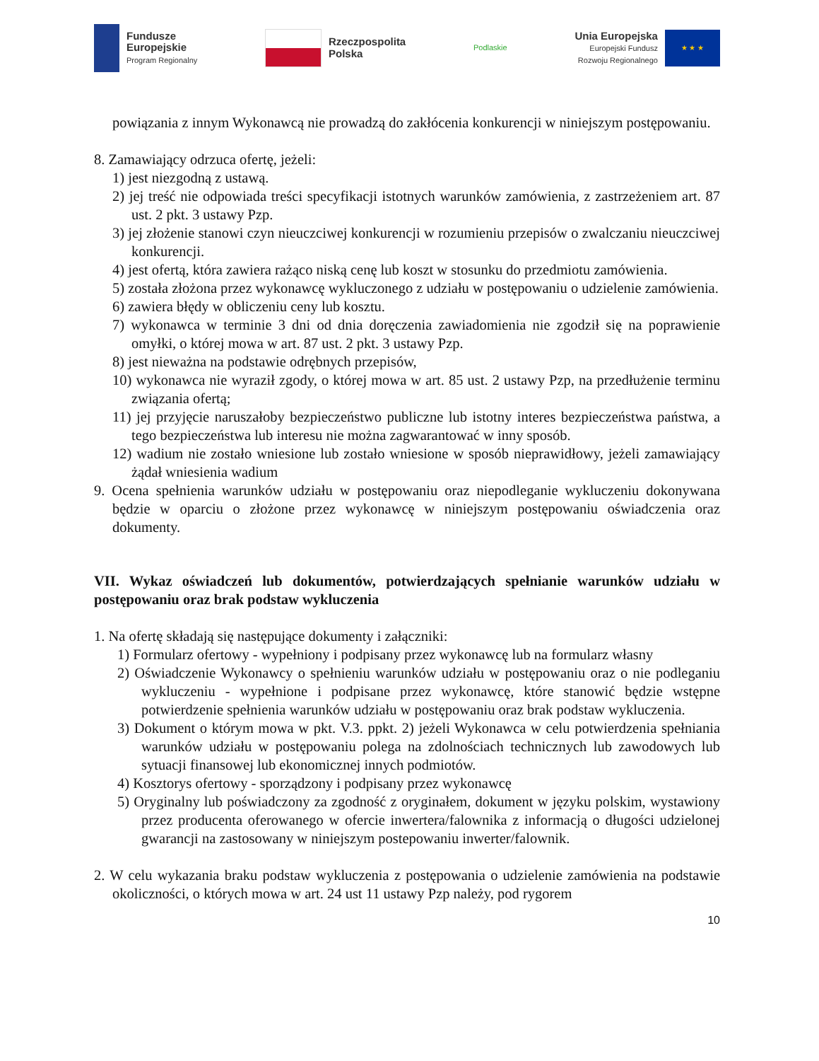Fundusze
Europejskie
Program Regionalny
Rzeczpospolita
Polska
Podlaskie
Unia Europejska
Europejski Fundusz
Rozwoju Regionalnego
★ ★ ★
powiązania z innym Wykonawcą nie prowadzą do zakłócenia konkurencji w niniejszym postępowaniu.
8. Zamawiający odrzuca ofertę, jeżeli:
1) jest niezgodną z ustawą.
2) jej treść nie odpowiada treści specyfikacji istotnych warunków zamówienia, z zastrzeżeniem art. 87 ust. 2 pkt. 3 ustawy Pzp.
3) jej złożenie stanowi czyn nieuczciwej konkurencji w rozumieniu przepisów o zwalczaniu nieuczciwej konkurencji.
4) jest ofertą, która zawiera rażąco niską cenę lub koszt w stosunku do przedmiotu zamówienia.
5) została złożona przez wykonawcę wykluczonego z udziału w postępowaniu o udzielenie zamówienia.
6) zawiera błędy w obliczeniu ceny lub kosztu.
7) wykonawca w terminie 3 dni od dnia doręczenia zawiadomienia nie zgodził się na poprawienie omyłki, o której mowa w art. 87 ust. 2 pkt. 3 ustawy Pzp.
8) jest nieważna na podstawie odrębnych przepisów,
10) wykonawca nie wyraził zgody, o której mowa w art. 85 ust. 2 ustawy Pzp, na przedłużenie terminu związania ofertą;
11) jej przyjęcie naruszałoby bezpieczeństwo publiczne lub istotny interes bezpieczeństwa państwa, a tego bezpieczeństwa lub interesu nie można zagwarantować w inny sposób.
12) wadium nie zostało wniesione lub zostało wniesione w sposób nieprawidłowy, jeżeli zamawiający żądał wniesienia wadium
9. Ocena spełnienia warunków udziału w postępowaniu oraz niepodleganie wykluczeniu dokonywana będzie w oparciu o złożone przez wykonawcę w niniejszym postępowaniu oświadczenia oraz dokumenty.
VII. Wykaz oświadczeń lub dokumentów, potwierdzających spełnianie warunków udziału w postępowaniu oraz brak podstaw wykluczenia
1. Na ofertę składają się następujące dokumenty i załączniki:
1) Formularz ofertowy - wypełniony i podpisany przez wykonawcę lub na formularz własny
2) Oświadczenie Wykonawcy o spełnieniu warunków udziału w postępowaniu oraz o nie podleganiu wykluczeniu - wypełnione i podpisane przez wykonawcę, które stanowić będzie wstępne potwierdzenie spełnienia warunków udziału w postępowaniu oraz brak podstaw wykluczenia.
3) Dokument o którym mowa w pkt. V.3. ppkt. 2) jeżeli Wykonawca w celu potwierdzenia spełniania warunków udziału w postępowaniu polega na zdolnościach technicznych lub zawodowych lub sytuacji finansowej lub ekonomicznej innych podmiotów.
4) Kosztorys ofertowy - sporządzony i podpisany przez wykonawcę
5) Oryginalny lub poświadczony za zgodność z oryginałem, dokument w języku polskim, wystawiony przez producenta oferowanego w ofercie inwertera/falownika z informacją o długości udzielonej gwarancji na zastosowany w niniejszym postepowaniu inwerter/falownik.
2. W celu wykazania braku podstaw wykluczenia z postępowania o udzielenie zamówienia na podstawie okoliczności, o których mowa w art. 24 ust 11 ustawy Pzp należy, pod rygorem
10